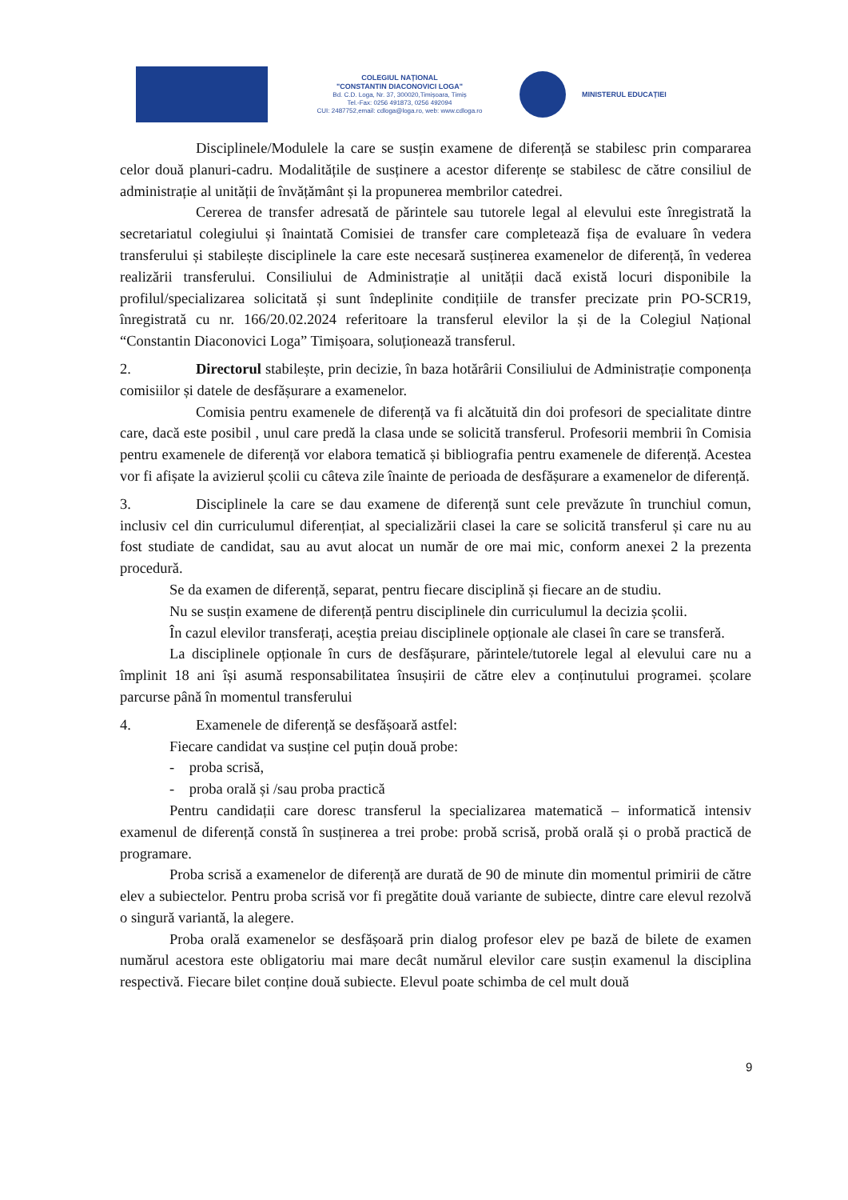COLEGIUL NAȚIONAL
"CONSTANTIN DIACONOVICI LOGA"
Bd. C.D. Loga, Nr. 37, 300020,Timișoara, Timiș
Tel.-Fax: 0256 491873, 0256 492094
CUI: 2487752,email: cdloga@loga.ro, web: www.cdloga.ro
MINISTERUL EDUCAȚIEI
Disciplinele/Modulele la care se susțin examene de diferență se stabilesc prin compararea celor două planuri-cadru. Modalitățile de susținere a acestor diferențe se stabilesc de către consiliul de administrație al unității de învățământ și la propunerea membrilor catedrei.
Cererea de transfer adresată de părintele sau tutorele legal al elevului este înregistrată la secretariatul colegiului și înaintată Comisiei de transfer care completează fișa de evaluare în vedera transferului și stabilește disciplinele la care este necesară susținerea examenelor de diferență, în vederea realizării transferului. Consiliului de Administrație al unității dacă există locuri disponibile la profilul/specializarea solicitată și sunt îndeplinite condițiile de transfer precizate prin PO-SCR19, înregistrată cu nr. 166/20.02.2024 referitoare la transferul elevilor la și de la Colegiul Național “Constantin Diaconovici Loga” Timișoara, soluționează transferul.
2. Directorul stabilește, prin decizie, în baza hotărârii Consiliului de Administrație componența comisiilor și datele de desfășurare a examenelor.
Comisia pentru examenele de diferență va fi alcătuită din doi profesori de specialitate dintre care, dacă este posibil , unul care predă la clasa unde se solicită transferul. Profesorii membrii în Comisia pentru examenele de diferență vor elabora tematică și bibliografia pentru examenele de diferență. Acestea vor fi afișate la avizierul școlii cu câteva zile înainte de perioada de desfășurare a examenelor de diferență.
3. Disciplinele la care se dau examene de diferență sunt cele prevăzute în trunchiul comun, inclusiv cel din curriculumul diferențiat, al specializării clasei la care se solicită transferul și care nu au fost studiate de candidat, sau au avut alocat un număr de ore mai mic, conform anexei 2 la prezenta procedură.
Se da examen de diferență, separat, pentru fiecare disciplină și fiecare an de studiu.
Nu se susțin examene de diferență pentru disciplinele din curriculumul la decizia școlii.
În cazul elevilor transferați, aceștia preiau disciplinele opționale ale clasei în care se transferă.
La disciplinele opționale în curs de desfășurare, părintele/tutorele legal al elevului care nu a împlinit 18 ani își asumă responsabilitatea însușirii de către elev a conținutului programei. școlare parcurse până în momentul transferului
4. Examenele de diferență se desfășoară astfel:
Fiecare candidat va susține cel puțin două probe:
- proba scrisă,
- proba orală și /sau proba practică
Pentru candidații care doresc transferul la specializarea matematică – informatică intensiv examenul de diferență constă în susținerea a trei probe: probă scrisă, probă orală și o probă practică de programare.
Proba scrisă a examenelor de diferență are durată de 90 de minute din momentul primirii de către elev a subiectelor. Pentru proba scrisă vor fi pregătite două variante de subiecte, dintre care elevul rezolvă o singură variantă, la alegere.
Proba orală examenelor se desfășoară prin dialog profesor elev pe bază de bilete de examen numărul acestora este obligatoriu mai mare decât numărul elevilor care susțin examenul la disciplina respectivă. Fiecare bilet conține două subiecte. Elevul poate schimba de cel mult două
9